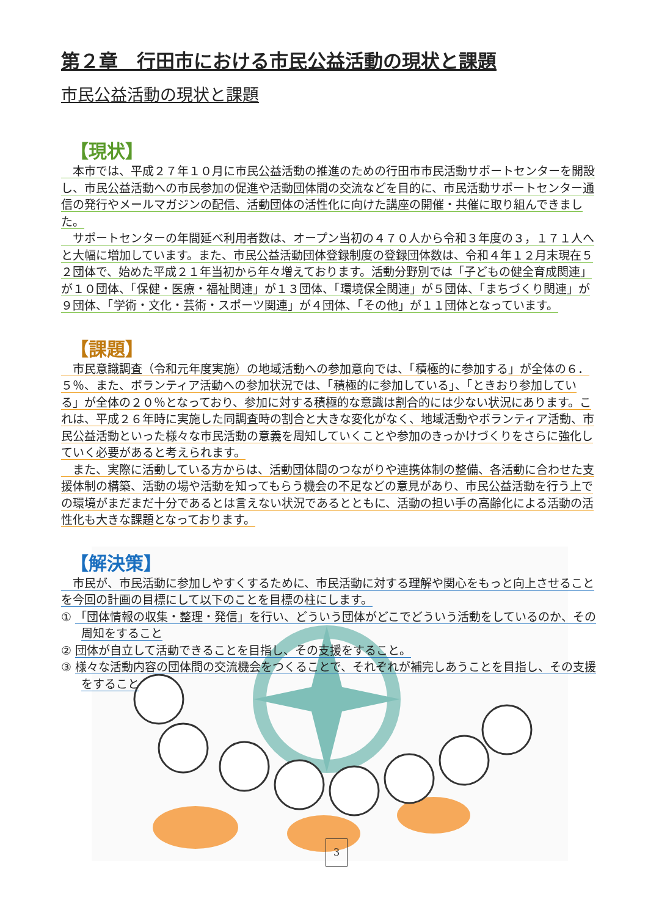第２章　行田市における市民公益活動の現状と課題
市民公益活動の現状と課題
【現状】
　本市では、平成２７年１０月に市民公益活動の推進のための行田市市民活動サポートセンターを開設し、市民公益活動への市民参加の促進や活動団体間の交流などを目的に、市民活動サポートセンター通信の発行やメールマガジンの配信、活動団体の活性化に向けた講座の開催・共催に取り組んできました。
　サポートセンターの年間延べ利用者数は、オープン当初の４７０人から令和３年度の３，１７１人へと大幅に増加しています。また、市民公益活動団体登録制度の登録団体数は、令和４年１２月末現在５２団体で、始めた平成２１年当初から年々増えております。活動分野別では「子どもの健全育成関連」が１０団体、「保健・医療・福祉関連」が１３団体、「環境保全関連」が５団体、「まちづくり関連」が９団体、「学術・文化・芸術・スポーツ関連」が４団体、「その他」が１１団体となっています。
【課題】
　市民意識調査（令和元年度実施）の地域活動への参加意向では、「積極的に参加する」が全体の６．５％、また、ボランティア活動への参加状況では、「積極的に参加している」、「ときおり参加している」が全体の２０％となっており、参加に対する積極的な意識は割合的には少ない状況にあります。これは、平成２６年時に実施した同調査時の割合と大きな変化がなく、地域活動やボランティア活動、市民公益活動といった様々な市民活動の意義を周知していくことや参加のきっかけづくりをさらに強化していく必要があると考えられます。
　また、実際に活動している方からは、活動団体間のつながりや連携体制の整備、各活動に合わせた支援体制の構築、活動の場や活動を知ってもらう機会の不足などの意見があり、市民公益活動を行う上での環境がまだまだ十分であるとは言えない状況であるとともに、活動の担い手の高齢化による活動の活性化も大きな課題となっております。
【解決策】
　市民が、市民活動に参加しやすくするために、市民活動に対する理解や関心をもっと向上させることを今回の計画の目標にして以下のことを目標の柱にします。
① 「団体情報の収集・整理・発信」を行い、どういう団体がどこでどういう活動をしているのか、その周知をすること
② 団体が自立して活動できることを目指し、その支援をすること。
③ 様々な活動内容の団体間の交流機会をつくることで、それぞれが補完しあうことを目指し、その支援をすること
3